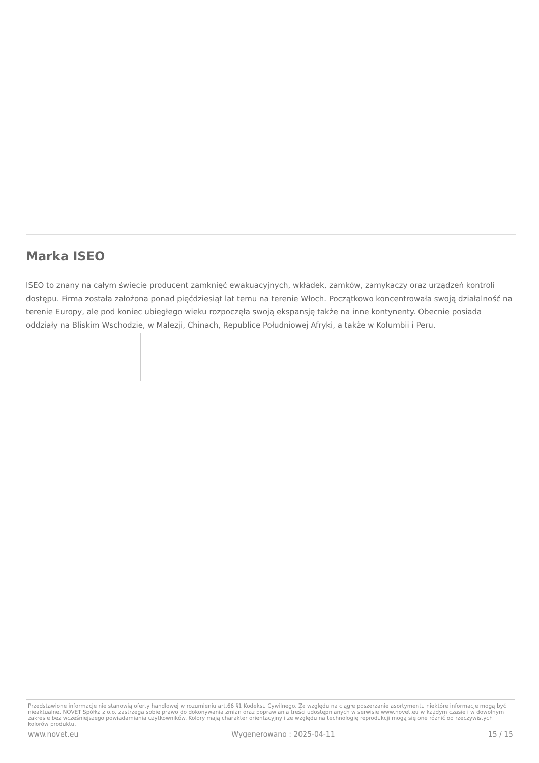Marka ISEO
ISEO to znany na całym świecie producent zamknięć ewakuacyjnych, wkładek, zamków, zamykaczy oraz urządzeń kontroli dostępu. Firma została założona ponad pięćdziesiąt lat temu na terenie Włoch. Początkowo koncentrowała swoją działalność na terenie Europy, ale pod koniec ubiegłego wieku rozpoczęła swoją ekspansję także na inne kontynenty. Obecnie posiada oddziały na Bliskim Wschodzie, w Malezji, Chinach, Republice Południowej Afryki, a także w Kolumbii i Peru.
Przedstawione informacje nie stanowią oferty handlowej w rozumieniu art.66 §1 Kodeksu Cywilnego. Ze względu na ciągłe poszerzanie asortymentu niektóre informacje mogą być nieaktualne. NOVET Spółka z o.o. zastrzega sobie prawo do dokonywania zmian oraz poprawiania treści udostępnianych w serwisie www.novet.eu w każdym czasie i w dowolnym zakresie bez wcześniejszego powiadamiania użytkowników. Kolory mają charakter orientacyjny i ze względu na technologię reprodukcji mogą się one różnić od rzeczywistych kolorów produktu.
www.novet.eu Wygenerowano : 2025-04-11 15 / 15